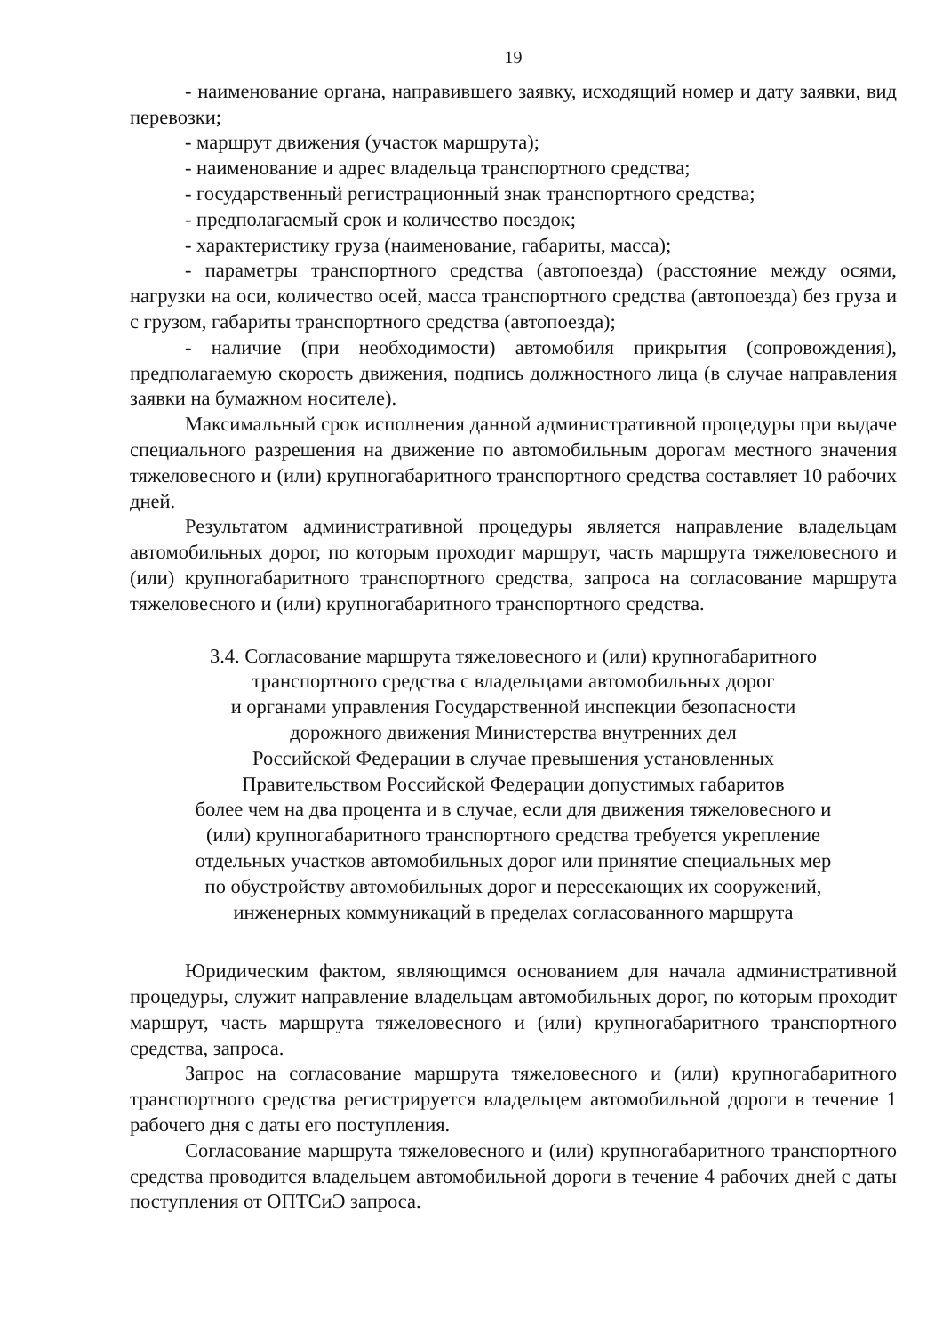19
- наименование органа, направившего заявку, исходящий номер и дату заявки, вид перевозки;
- маршрут движения (участок маршрута);
- наименование и адрес владельца транспортного средства;
- государственный регистрационный знак транспортного средства;
- предполагаемый срок и количество поездок;
- характеристику груза (наименование, габариты, масса);
- параметры транспортного средства (автопоезда) (расстояние между осями, нагрузки на оси, количество осей, масса транспортного средства (автопоезда) без груза и с грузом, габариты транспортного средства (автопоезда);
- наличие (при необходимости) автомобиля прикрытия (сопровождения), предполагаемую скорость движения, подпись должностного лица (в случае направления заявки на бумажном носителе).
Максимальный срок исполнения данной административной процедуры при выдаче специального разрешения на движение по автомобильным дорогам местного значения тяжеловесного и (или) крупногабаритного транспортного средства составляет 10 рабочих дней.
Результатом административной процедуры является направление владельцам автомобильных дорог, по которым проходит маршрут, часть маршрута тяжеловесного и (или) крупногабаритного транспортного средства, запроса на согласование маршрута тяжеловесного и (или) крупногабаритного транспортного средства.
3.4. Согласование маршрута тяжеловесного и (или) крупногабаритного
транспортного средства с владельцами автомобильных дорог
и органами управления Государственной инспекции безопасности
дорожного движения Министерства внутренних дел
Российской Федерации в случае превышения установленных
Правительством Российской Федерации допустимых габаритов
более чем на два процента и в случае, если для движения тяжеловесного и
(или) крупногабаритного транспортного средства требуется укрепление
отдельных участков автомобильных дорог или принятие специальных мер
по обустройству автомобильных дорог и пересекающих их сооружений,
инженерных коммуникаций в пределах согласованного маршрута
Юридическим фактом, являющимся основанием для начала административной процедуры, служит направление владельцам автомобильных дорог, по которым проходит маршрут, часть маршрута тяжеловесного и (или) крупногабаритного транспортного средства, запроса.
Запрос на согласование маршрута тяжеловесного и (или) крупногабаритного транспортного средства регистрируется владельцем автомобильной дороги в течение 1 рабочего дня с даты его поступления.
Согласование маршрута тяжеловесного и (или) крупногабаритного транспортного средства проводится владельцем автомобильной дороги в течение 4 рабочих дней с даты поступления от ОПТСиЭ запроса.